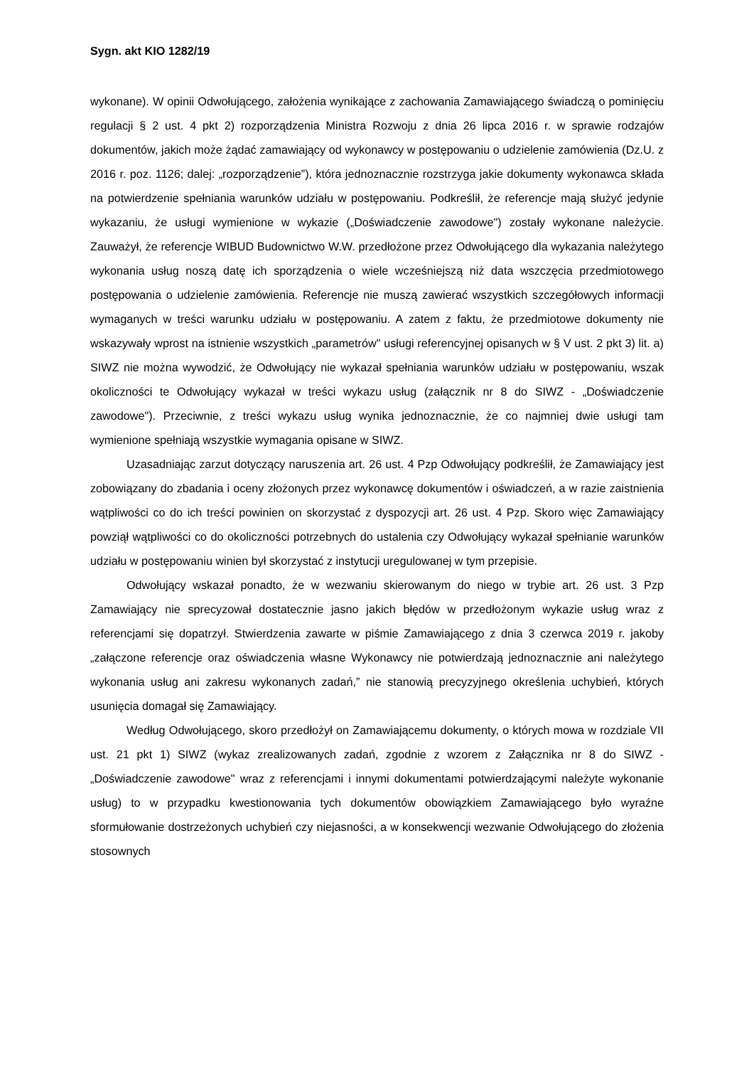Sygn. akt KIO 1282/19
wykonane). W opinii Odwołującego, założenia wynikające z zachowania Zamawiającego świadczą o pominięciu regulacji § 2 ust. 4 pkt 2) rozporządzenia Ministra Rozwoju z dnia 26 lipca 2016 r. w sprawie rodzajów dokumentów, jakich może żądać zamawiający od wykonawcy w postępowaniu o udzielenie zamówienia (Dz.U. z 2016 r. poz. 1126; dalej: „rozporządzenie”), która jednoznacznie rozstrzyga jakie dokumenty wykonawca składa na potwierdzenie spełniania warunków udziału w postępowaniu. Podkreślił, że referencje mają służyć jedynie wykazaniu, że usługi wymienione w wykazie („Doświadczenie zawodowe") zostały wykonane należycie. Zauważył, że referencje WIBUD Budownictwo W.W. przedłożone przez Odwołującego dla wykazania należytego wykonania usług noszą datę ich sporządzenia o wiele wcześniejszą niż data wszczęcia przedmiotowego postępowania o udzielenie zamówienia. Referencje nie muszą zawierać wszystkich szczegółowych informacji wymaganych w treści warunku udziału w postępowaniu. A zatem z faktu, że przedmiotowe dokumenty nie wskazywały wprost na istnienie wszystkich „parametrów" usługi referencyjnej opisanych w § V ust. 2 pkt 3) lit. a) SIWZ nie można wywodzić, że Odwołujący nie wykazał spełniania warunków udziału w postępowaniu, wszak okoliczności te Odwołujący wykazał w treści wykazu usług (załącznik nr 8 do SIWZ - „Doświadczenie zawodowe"). Przeciwnie, z treści wykazu usług wynika jednoznacznie, że co najmniej dwie usługi tam wymienione spełniają wszystkie wymagania opisane w SIWZ.
Uzasadniając zarzut dotyczący naruszenia art. 26 ust. 4 Pzp Odwołujący podkreślił, że Zamawiający jest zobowiązany do zbadania i oceny złożonych przez wykonawcę dokumentów i oświadczeń, a w razie zaistnienia wątpliwości co do ich treści powinien on skorzystać z dyspozycji art. 26 ust. 4 Pzp. Skoro więc Zamawiający powziął wątpliwości co do okoliczności potrzebnych do ustalenia czy Odwołujący wykazał spełnianie warunków udziału w postępowaniu winien był skorzystać z instytucji uregulowanej w tym przepisie.
Odwołujący wskazał ponadto, że w wezwaniu skierowanym do niego w trybie art. 26 ust. 3 Pzp Zamawiający nie sprecyzował dostatecznie jasno jakich błędów w przedłożonym wykazie usług wraz z referencjami się dopatrzył. Stwierdzenia zawarte w piśmie Zamawiającego z dnia 3 czerwca 2019 r. jakoby „załączone referencje oraz oświadczenia własne Wykonawcy nie potwierdzają jednoznacznie ani należytego wykonania usług ani zakresu wykonanych zadań,” nie stanowią precyzyjnego określenia uchybień, których usunięcia domagał się Zamawiający.
Według Odwołującego, skoro przedłożył on Zamawiającemu dokumenty, o których mowa w rozdziale VII ust. 21 pkt 1) SIWZ (wykaz zrealizowanych zadań, zgodnie z wzorem z Załącznika nr 8 do SIWZ - „Doświadczenie zawodowe" wraz z referencjami i innymi dokumentami potwierdzającymi należyte wykonanie usług) to w przypadku kwestionowania tych dokumentów obowiązkiem Zamawiającego było wyraźne sformułowanie dostrzeżonych uchybień czy niejasności, a w konsekwencji wezwanie Odwołującego do złożenia stosownych